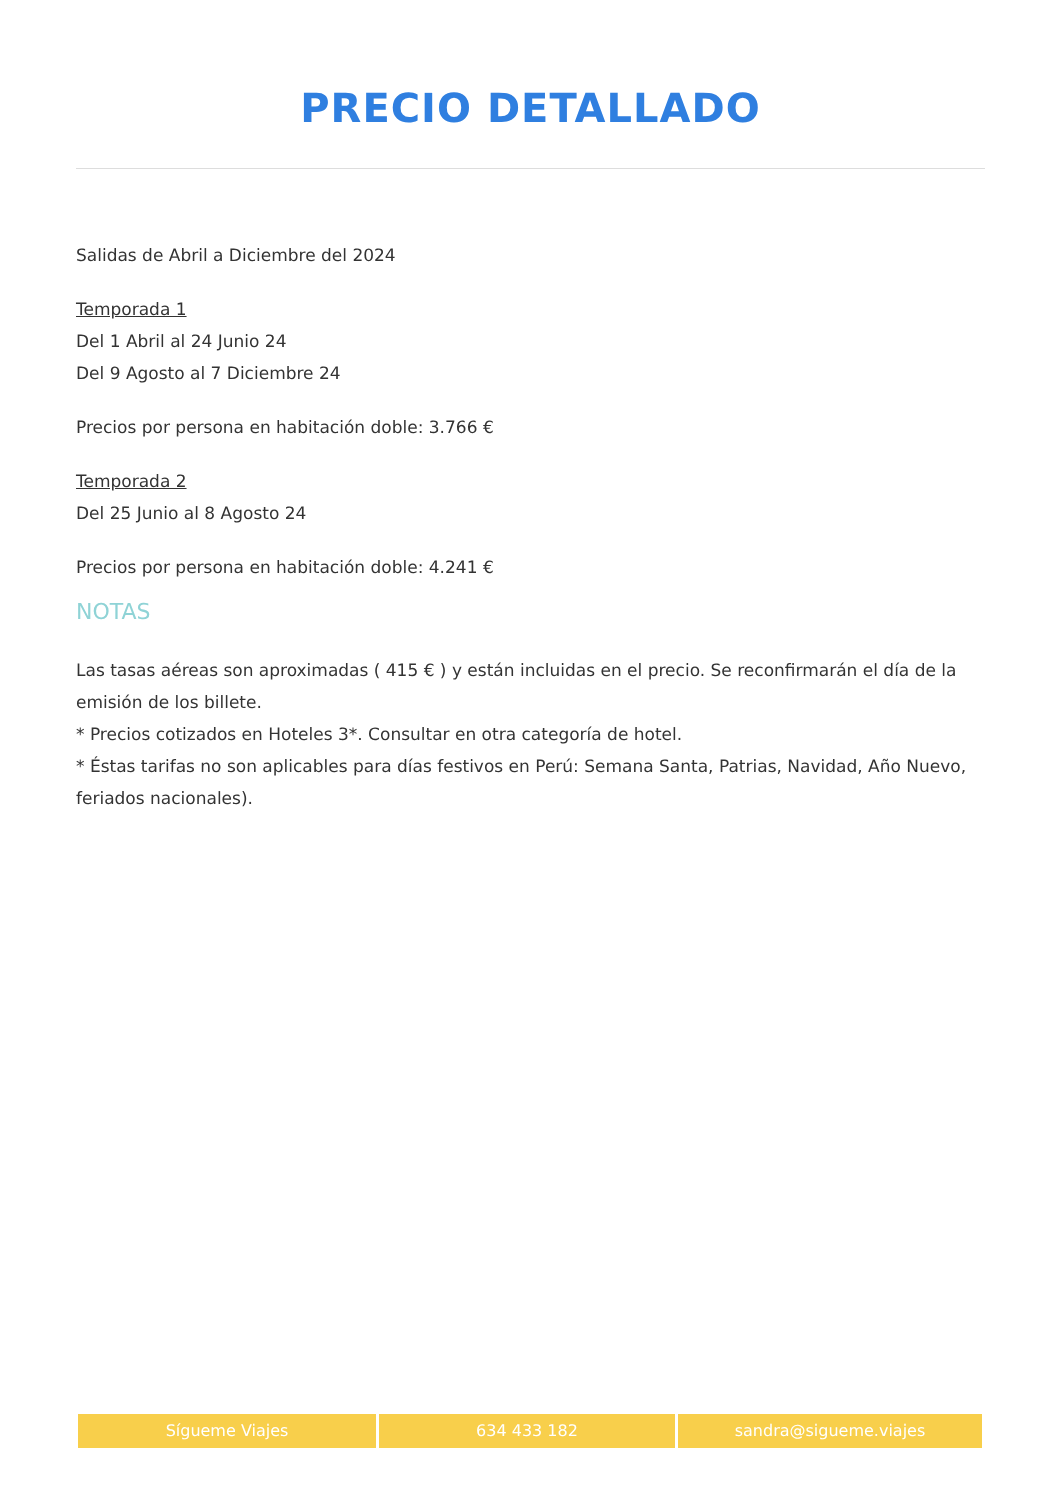PRECIO DETALLADO
Salidas de Abril a Diciembre del 2024
Temporada 1
Del 1 Abril al 24 Junio 24
Del 9 Agosto al 7 Diciembre 24
Precios por persona en habitación doble: 3.766 €
Temporada 2
Del 25 Junio al 8 Agosto 24
Precios por persona en habitación doble: 4.241 €
NOTAS
Las tasas aéreas son aproximadas ( 415 € ) y están incluidas en el precio. Se reconfirmarán el día de la emisión de los billete.
* Precios cotizados en Hoteles 3*. Consultar en otra categoría de hotel.
* Éstas tarifas no son aplicables para días festivos en Perú: Semana Santa, Patrias, Navidad, Año Nuevo, feriados nacionales).
Sígueme Viajes 634 433 182 sandra@sigueme.viajes